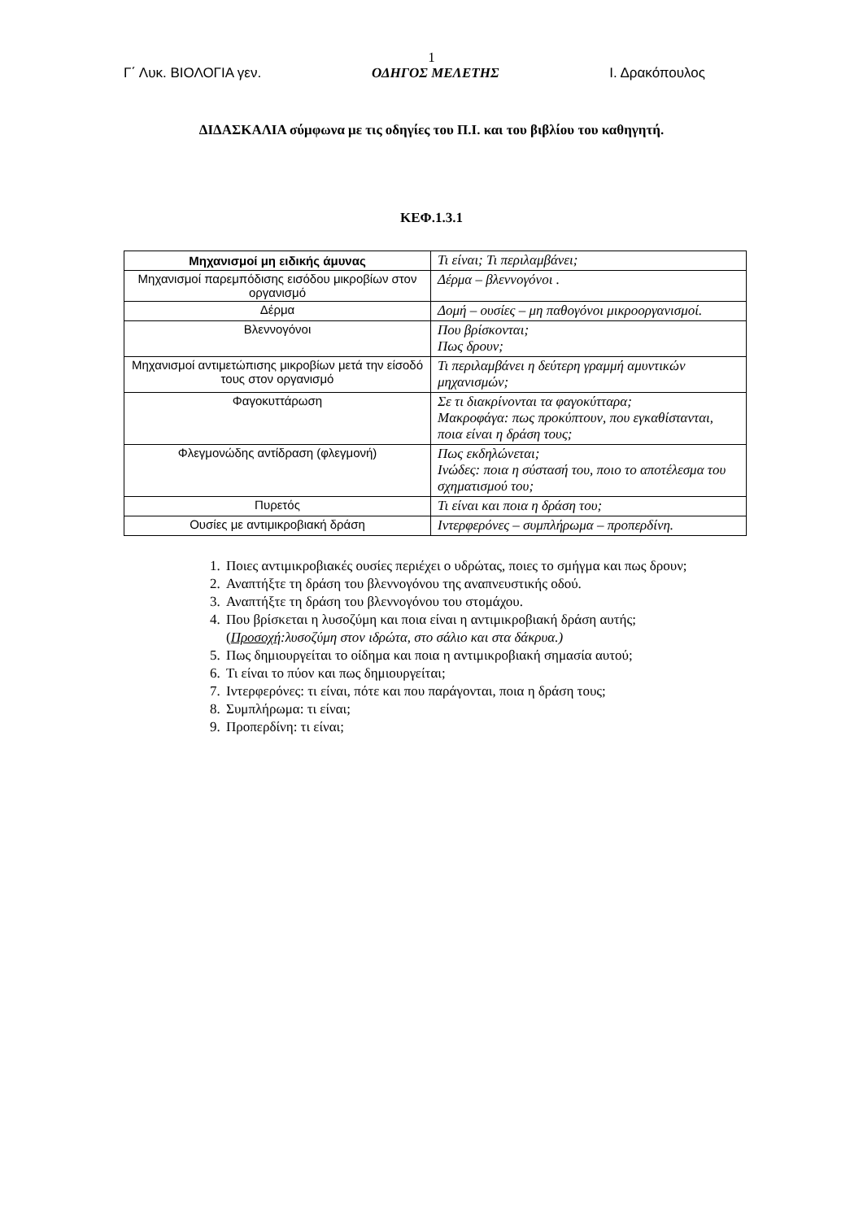1
Γ΄ Λυκ. ΒΙΟΛΟΓΙΑ γεν. ΟΔΗΓΟΣ ΜΕΛΕΤΗΣ Ι. Δρακόπουλος
ΔΙΔΑΣΚΑΛΙΑ σύμφωνα με τις οδηγίες του Π.Ι. και του βιβλίου του καθηγητή.
ΚΕΦ.1.3.1
| Μηχανισμοί μη ειδικής άμυνας | Τι είναι; Τι περιλαμβάνει; |
| Μηχανισμοί παρεμπόδισης εισόδου μικροβίων στον οργανισμό | Δέρμα – βλεννογόνοι . |
| Δέρμα | Δομή – ουσίες – μη παθογόνοι μικροοργανισμοί. |
| Βλεννογόνοι | Που βρίσκονται; Πως δρουν; |
| Μηχανισμοί αντιμετώπισης μικροβίων μετά την είσοδό τους στον οργανισμό | Τι περιλαμβάνει η δεύτερη γραμμή αμυντικών μηχανισμών; |
| Φαγοκυττάρωση | Σε τι διακρίνονται τα φαγοκύτταρα; Μακροφάγα: πως προκύπτουν, που εγκαθίστανται, ποια είναι η δράση τους; |
| Φλεγμονώδης αντίδραση (φλεγμονή) | Πως εκδηλώνεται; Ινώδες: ποια η σύστασή του, ποιο το αποτέλεσμα του σχηματισμού του; |
| Πυρετός | Τι είναι και ποια η δράση του; |
| Ουσίες με αντιμικροβιακή δράση | Ιντερφερόνες – συμπλήρωμα – προπερδίνη. |
1. Ποιες αντιμικροβιακές ουσίες περιέχει ο υδρώτας, ποιες το σμήγμα και πως δρουν;
2. Αναπτήξτε τη δράση του βλεννογόνου της αναπνευστικής οδού.
3. Αναπτήξτε τη δράση του βλεννογόνου του στομάχου.
4. Που βρίσκεται η λυσοζύμη και ποια είναι η αντιμικροβιακή δράση αυτής; (Προσοχή:λυσοζύμη στον ιδρώτα, στο σάλιο και στα δάκρυα.)
5. Πως δημιουργείται το οίδημα και ποια η αντιμικροβιακή σημασία αυτού;
6. Τι είναι το πύον και πως δημιουργείται;
7. Ιντερφερόνες: τι είναι, πότε και που παράγονται, ποια η δράση τους;
8. Συμπλήρωμα: τι είναι;
9. Προπερδίνη: τι είναι;